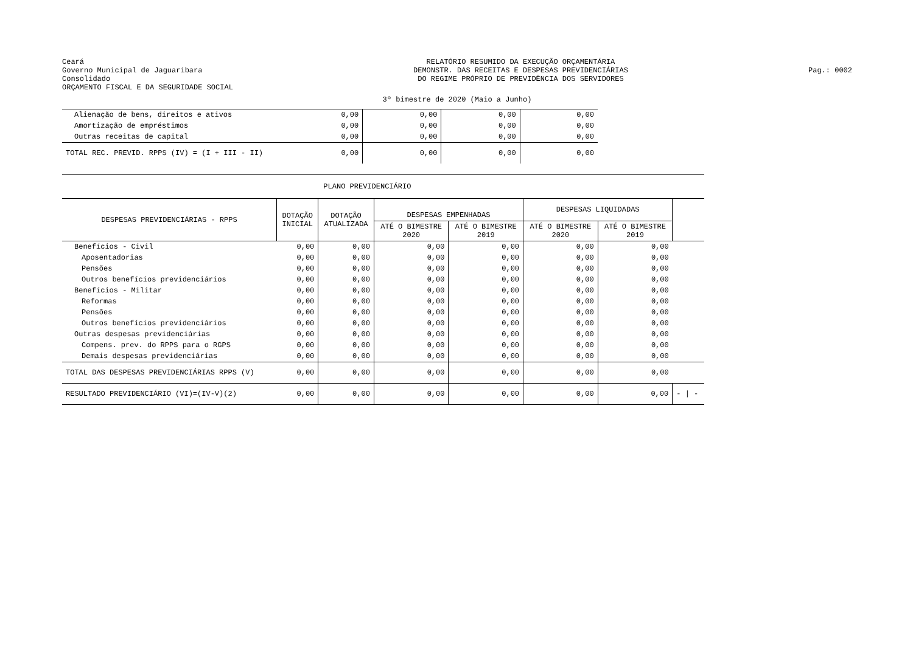Ceará
Governo Municipal de Jaguaribara
Consolidado
ORÇAMENTO FISCAL E DA SEGURIDADE SOCIAL
RELATÓRIO RESUMIDO DA EXECUÇÃO ORÇAMENTÁRIA
DEMONSTR. DAS RECEITAS E DESPESAS PREVIDENCIÁRIAS
DO REGIME PRÓPRIO DE PREVIDÊNCIA DOS SERVIDORES
Pag.: 0002
3º bimestre de 2020 (Maio a Junho)
| Alienação de bens, direitos e ativos | 0,00 | 0,00 | 0,00 | 0,00 |
| Amortização de empréstimos | 0,00 | 0,00 | 0,00 | 0,00 |
| Outras receitas de capital | 0,00 | 0,00 | 0,00 | 0,00 |
| TOTAL REC. PREVID. RPPS (IV) = (I + III - II) | 0,00 | 0,00 | 0,00 | 0,00 |
| PLANO PREVIDENCIÁRIO | | | | | | | |
| DESPESAS PREVIDENCIÁRIAS - RPPS | DOTAÇÃO INICIAL | DOTAÇÃO ATUALIZADA | DESPESAS EMPENHADAS | | DESPESAS LIQUIDADAS | | |
| | | | ATÉ O BIMESTRE 2020 | ATÉ O BIMESTRE 2019 | ATÉ O BIMESTRE 2020 | ATÉ O BIMESTRE 2019 | |
| Benefícios - Civil | 0,00 | 0,00 | 0,00 | 0,00 | 0,00 | 0,00 | |
| Aposentadorias | 0,00 | 0,00 | 0,00 | 0,00 | 0,00 | 0,00 | |
| Pensões | 0,00 | 0,00 | 0,00 | 0,00 | 0,00 | 0,00 | |
| Outros benefícios previdenciários | 0,00 | 0,00 | 0,00 | 0,00 | 0,00 | 0,00 | |
| Benefícios - Militar | 0,00 | 0,00 | 0,00 | 0,00 | 0,00 | 0,00 | |
| Reformas | 0,00 | 0,00 | 0,00 | 0,00 | 0,00 | 0,00 | |
| Pensões | 0,00 | 0,00 | 0,00 | 0,00 | 0,00 | 0,00 | |
| Outros benefícios previdenciários | 0,00 | 0,00 | 0,00 | 0,00 | 0,00 | 0,00 | |
| Outras despesas previdenciárias | 0,00 | 0,00 | 0,00 | 0,00 | 0,00 | 0,00 | |
| Compens. prev. do RPPS para o RGPS | 0,00 | 0,00 | 0,00 | 0,00 | 0,00 | 0,00 | |
| Demais despesas previdenciárias | 0,00 | 0,00 | 0,00 | 0,00 | 0,00 | 0,00 | |
| TOTAL DAS DESPESAS PREVIDENCIÁRIAS RPPS (V) | 0,00 | 0,00 | 0,00 | 0,00 | 0,00 | 0,00 | |
| RESULTADO PREVIDENCIÁRIO (VI)=(IV-V)(2) | 0,00 | 0,00 | 0,00 | 0,00 | 0,00 | 0,00 | - / - |